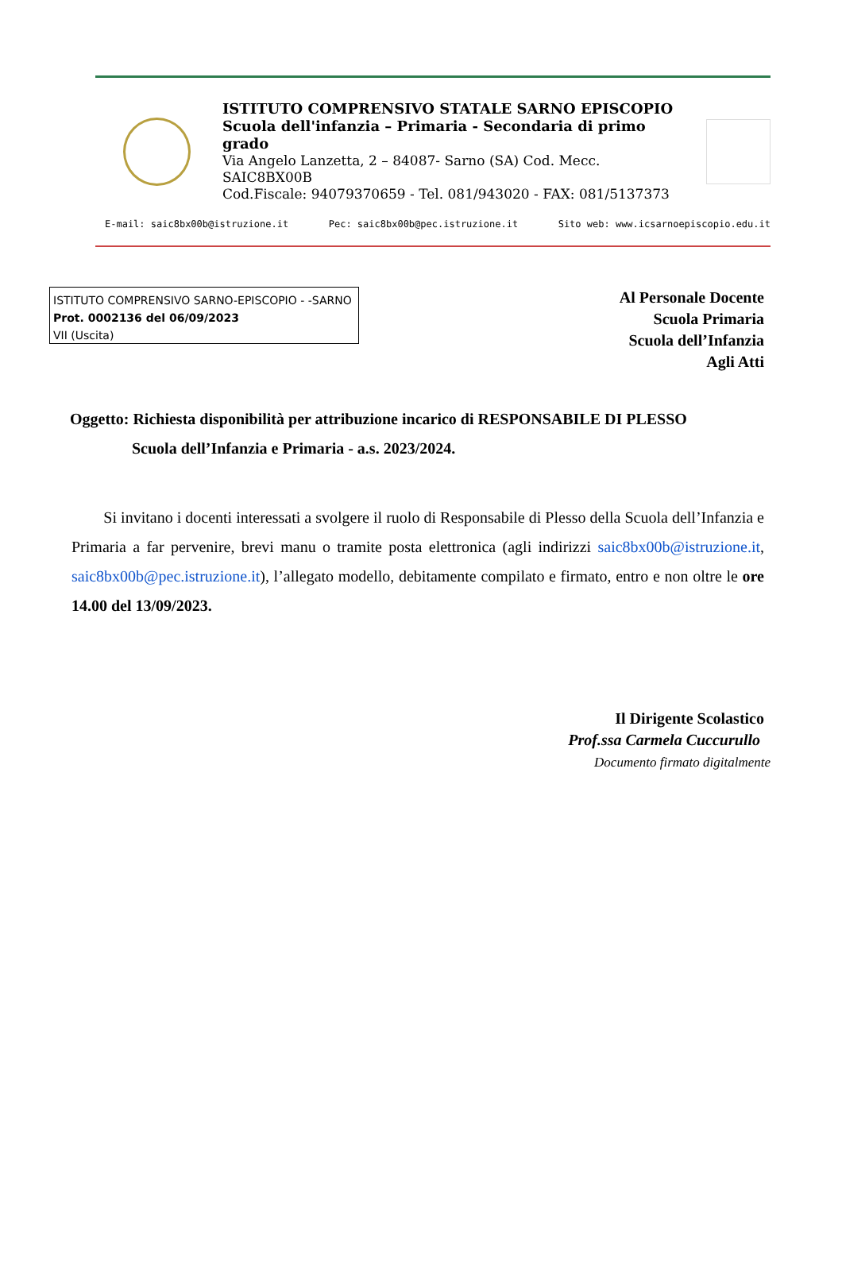ISTITUTO COMPRENSIVO STATALE SARNO EPISCOPIO
Scuola dell'infanzia – Primaria - Secondaria di primo grado
Via Angelo Lanzetta, 2 – 84087- Sarno (SA) Cod. Mecc. SAIC8BX00B
Cod.Fiscale: 94079370659 - Tel. 081/943020 - FAX: 081/5137373
E-mail: saic8bx00b@istruzione.it Pec: saic8bx00b@pec.istruzione.it Sito web: www.icsarnoepiscopio.edu.it
ISTITUTO COMPRENSIVO SARNO-EPISCOPIO - -SARNO
Prot. 0002136 del 06/09/2023
VII (Uscita)
Al Personale Docente
Scuola Primaria
Scuola dell’Infanzia
Agli Atti
Oggetto: Richiesta disponibilità per attribuzione incarico di RESPONSABILE DI PLESSO
Scuola dell’Infanzia e Primaria - a.s. 2023/2024.
Si invitano i docenti interessati a svolgere il ruolo di Responsabile di Plesso della Scuola dell’Infanzia e Primaria a far pervenire, brevi manu o tramite posta elettronica (agli indirizzi saic8bx00b@istruzione.it, saic8bx00b@pec.istruzione.it), l’allegato modello, debitamente compilato e firmato, entro e non oltre le ore 14.00 del 13/09/2023.
Il Dirigente Scolastico
Prof.ssa Carmela Cuccurullo
Documento firmato digitalmente